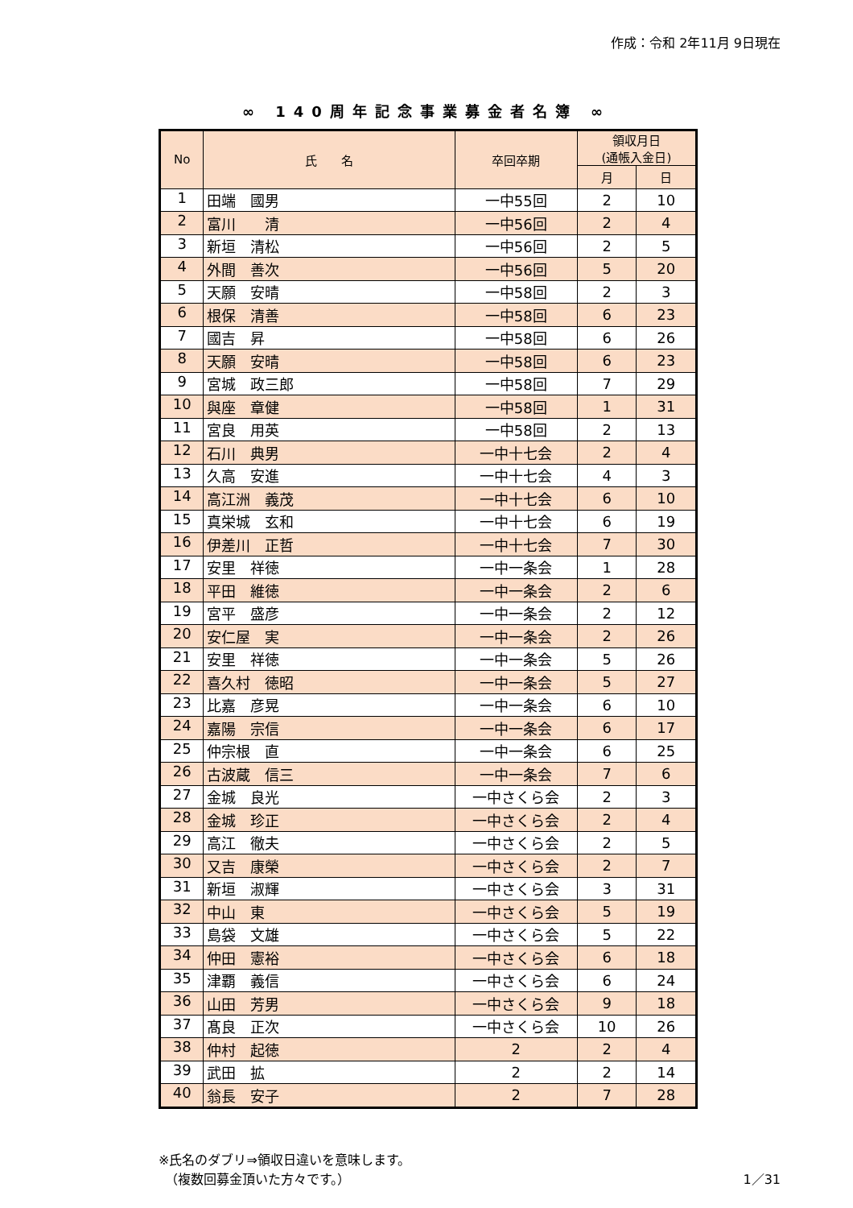作成：令和 2年11月 9日現在
∞ 140周年記念事業募金者名簿 ∞
| No | 氏 名 | 卒回卒期 | 領収月日 (通帳入金日) | |
| --- | --- | --- | --- | --- |
| | | | 月 | 日 |
| 1 | 田端 國男 | 一中55回 | 2 | 10 |
| 2 | 富川 清 | 一中56回 | 2 | 4 |
| 3 | 新垣 清松 | 一中56回 | 2 | 5 |
| 4 | 外間 善次 | 一中56回 | 5 | 20 |
| 5 | 天願 安晴 | 一中58回 | 2 | 3 |
| 6 | 根保 清善 | 一中58回 | 6 | 23 |
| 7 | 國吉 昇 | 一中58回 | 6 | 26 |
| 8 | 天願 安晴 | 一中58回 | 6 | 23 |
| 9 | 宮城 政三郎 | 一中58回 | 7 | 29 |
| 10 | 與座 章健 | 一中58回 | 1 | 31 |
| 11 | 宮良 用英 | 一中58回 | 2 | 13 |
| 12 | 石川 典男 | 一中十七会 | 2 | 4 |
| 13 | 久高 安進 | 一中十七会 | 4 | 3 |
| 14 | 高江洲 義茂 | 一中十七会 | 6 | 10 |
| 15 | 真栄城 玄和 | 一中十七会 | 6 | 19 |
| 16 | 伊差川 正哲 | 一中十七会 | 7 | 30 |
| 17 | 安里 祥徳 | 一中一条会 | 1 | 28 |
| 18 | 平田 維徳 | 一中一条会 | 2 | 6 |
| 19 | 宮平 盛彦 | 一中一条会 | 2 | 12 |
| 20 | 安仁屋 実 | 一中一条会 | 2 | 26 |
| 21 | 安里 祥徳 | 一中一条会 | 5 | 26 |
| 22 | 喜久村 徳昭 | 一中一条会 | 5 | 27 |
| 23 | 比嘉 彦晃 | 一中一条会 | 6 | 10 |
| 24 | 嘉陽 宗信 | 一中一条会 | 6 | 17 |
| 25 | 仲宗根 直 | 一中一条会 | 6 | 25 |
| 26 | 古波蔵 信三 | 一中一条会 | 7 | 6 |
| 27 | 金城 良光 | 一中さくら会 | 2 | 3 |
| 28 | 金城 珍正 | 一中さくら会 | 2 | 4 |
| 29 | 高江 徹夫 | 一中さくら会 | 2 | 5 |
| 30 | 又吉 康榮 | 一中さくら会 | 2 | 7 |
| 31 | 新垣 淑輝 | 一中さくら会 | 3 | 31 |
| 32 | 中山 東 | 一中さくら会 | 5 | 19 |
| 33 | 島袋 文雄 | 一中さくら会 | 5 | 22 |
| 34 | 仲田 憲裕 | 一中さくら会 | 6 | 18 |
| 35 | 津覇 義信 | 一中さくら会 | 6 | 24 |
| 36 | 山田 芳男 | 一中さくら会 | 9 | 18 |
| 37 | 髙良 正次 | 一中さくら会 | 10 | 26 |
| 38 | 仲村 起徳 | 2 | 2 | 4 |
| 39 | 武田 拡 | 2 | 2 | 14 |
| 40 | 翁長 安子 | 2 | 7 | 28 |
※氏名のダブリ⇒領収日違いを意味します。
　（複数回募金頂いた方々です。）
1／31